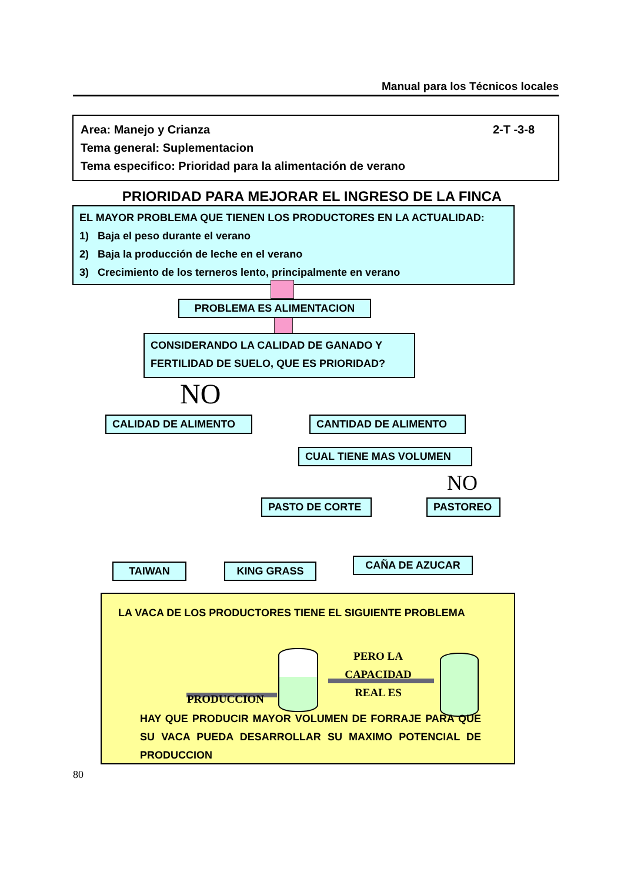Manual para los Técnicos locales
2-T -3-8 Area: Manejo y Crianza
Tema general: Suplementacion
Tema especifico: Prioridad para la alimentación de verano
PRIORIDAD PARA MEJORAR EL INGRESO DE LA FINCA
EL MAYOR PROBLEMA QUE TIENEN LOS PRODUCTORES EN LA ACTUALIDAD:
1) Baja el peso durante el verano
2) Baja la producción de leche en el verano
3) Crecimiento de los terneros lento, principalmente en verano
PROBLEMA ES ALIMENTACION
CONSIDERANDO LA CALIDAD DE GANADO Y
FERTILIDAD DE SUELO, QUE ES PRIORIDAD?
NO
CALIDAD DE ALIMENTO CANTIDAD DE ALIMENTO
CUAL TIENE MAS VOLUMEN
NO
PASTO DE CORTE PASTOREO
TAIWAN KING GRASS CAÑA DE AZUCAR
LA VACA DE LOS PRODUCTORES TIENE EL SIGUIENTE PROBLEMA
PERO LA CAPACIDAD
REAL ES
PRODUCCION
HAY QUE PRODUCIR MAYOR VOLUMEN DE FORRAJE PARA QUE SU VACA PUEDA DESARROLLAR SU MAXIMO POTENCIAL DE PRODUCCION
80